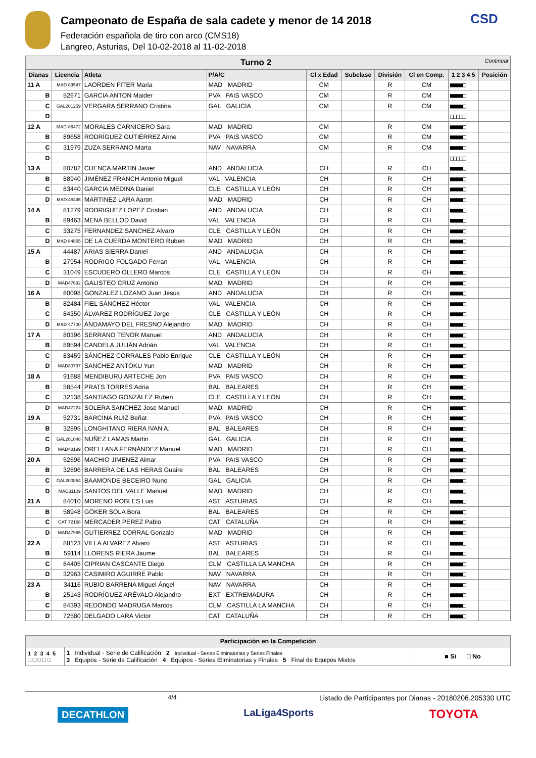Campeonato de España de sala cadete y menor de 14 2018
Federación española de tiro con arco (CMS18)
Langreo, Asturias, Del 10-02-2018 al 11-02-2018
CSD
| Turno 2 Continuar | | | | | | | | | |
| --- | --- | --- | --- | --- | --- | --- | --- | --- | --- |
| Dianas | Licencia | Atleta | P/A/C | Cl x Edad | Subclase | División | Cl en Comp. | 1 2 3 4 5 | Posición |
| 11 A | MAD 89547 | LAORDEN FITER Maria | MAD MADRID | CM | | R | CM | ■■■■□ | |
| B | 52671 | GARCIA ANTON Maider | PVA PAIS VASCO | CM | | R | CM | ■■■■□ | |
| C | GAL201259 | VERGARA SERRANO Cristina | GAL GALICIA | CM | | R | CM | ■■■■□ | |
| D | | | | | | | | □□□□□ | |
| 12 A | MAD-86472 | MORALES CARNICERO Sara | MAD MADRID | CM | | R | CM | ■■■■□ | |
| B | 89658 | RODRÍGUEZ GUTIÉRREZ Anne | PVA PAIS VASCO | CM | | R | CM | ■■■■□ | |
| C | 31979 | ZUZA SERRANO Marta | NAV NAVARRA | CM | | R | CM | ■■■■□ | |
| D | | | | | | | | □□□□□ | |
| 13 A | 80782 | CUENCA MARTIN Javier | AND ANDALUCIA | CH | | R | CH | ■■■■□ | |
| B | 88940 | JIMÉNEZ FRANCH Antonio Miguel | VAL VALENCIA | CH | | R | CH | ■■■■□ | |
| C | 83440 | GARCIA MEDINA Daniel | CLE CASTILLA Y LEÓN | CH | | R | CH | ■■■■□ | |
| D | MAD:48445 | MARTINEZ LARA Aaron | MAD MADRID | CH | | R | CH | ■■■■□ | |
| 14 A | 81279 | RODRIGUEZ LOPEZ Cristian | AND ANDALUCIA | CH | | R | CH | ■■■■□ | |
| B | 89463 | MENA BELLOD David | VAL VALENCIA | CH | | R | CH | ■■■■□ | |
| C | 33275 | FERNANDEZ SANCHEZ Alvaro | CLE CASTILLA Y LEÓN | CH | | R | CH | ■■■■□ | |
| D | MAD 84865 | DE LA CUERDA MONTERO Ruben | MAD MADRID | CH | | R | CH | ■■■■□ | |
| 15 A | 44487 | ARIAS SIERRA Daniel | AND ANDALUCIA | CH | | R | CH | ■■■■□ | |
| B | 27954 | RODRIGO FOLGADO Ferran | VAL VALENCIA | CH | | R | CH | ■■■■□ | |
| C | 31049 | ESCUDERO OLLERO Marcos | CLE CASTILLA Y LEÓN | CH | | R | CH | ■■■■□ | |
| D | MAD47692 | GALISTEO CRUZ Antonio | MAD MADRID | CH | | R | CH | ■■■■□ | |
| 16 A | 80098 | GONZALEZ LOZANO Juan Jesus | AND ANDALUCIA | CH | | R | CH | ■■■■□ | |
| B | 82484 | FIEL SÁNCHEZ Héctor | VAL VALENCIA | CH | | R | CH | ■■■■□ | |
| C | 84350 | ÁLVAREZ RODRÍGUEZ Jorge | CLE CASTILLA Y LEÓN | CH | | R | CH | ■■■■□ | |
| D | MAD 47700 | ANDAMAYO DEL FRESNO Alejandro | MAD MADRID | CH | | R | CH | ■■■■□ | |
| 17 A | 80396 | SERRANO TENOR Manuel | AND ANDALUCIA | CH | | R | CH | ■■■■□ | |
| B | 89594 | CANDELA JULIÁN Adrián | VAL VALENCIA | CH | | R | CH | ■■■■□ | |
| C | 83459 | SÁNCHEZ CORRALES Pablo Enrique | CLE CASTILLA Y LEÓN | CH | | R | CH | ■■■■□ | |
| D | MAD30797 | SANCHEZ ANTOKU Yun | MAD MADRID | CH | | R | CH | ■■■■□ | |
| 18 A | 91688 | MENDIBURU ARTECHE Jon | PVA PAIS VASCO | CH | | R | CH | ■■■■□ | |
| B | 58544 | PRATS TORRES Adria | BAL BALEARES | CH | | R | CH | ■■■■□ | |
| C | 32138 | SANTIAGO GONZÁLEZ Ruben | CLE CASTILLA Y LEÓN | CH | | R | CH | ■■■■□ | |
| D | MAD47224 | SOLERA SANCHEZ Jose Manuel | MAD MADRID | CH | | R | CH | ■■■■□ | |
| 19 A | 52731 | BARCINA RUIZ Beñat | PVA PAIS VASCO | CH | | R | CH | ■■■■□ | |
| B | 32895 | LONGHITANO RIERA IVAN A. | BAL BALEARES | CH | | R | CH | ■■■■□ | |
| C | GAL201048 | NUÑEZ LAMAS Martin | GAL GALICIA | CH | | R | CH | ■■■■□ | |
| D | MAD48199 | ORELLANA FERNÁNDEZ Manuel | MAD MADRID | CH | | R | CH | ■■■■□ | |
| 20 A | 52696 | MACHIO JIMENEZ Aimar | PVA PAIS VASCO | CH | | R | CH | ■■■■□ | |
| B | 32896 | BARRERA DE LAS HERAS Guaire | BAL BALEARES | CH | | R | CH | ■■■■□ | |
| C | GAL200864 | BAAMONDE BECEIRO Nuno | GAL GALICIA | CH | | R | CH | ■■■■□ | |
| D | MAD31109 | SANTOS DEL VALLE Manuel | MAD MADRID | CH | | R | CH | ■■■■□ | |
| 21 A | 84010 | MORENO ROBLES Luis | AST ASTURIAS | CH | | R | CH | ■■■■□ | |
| B | 58948 | GÖKER SOLA Bora | BAL BALEARES | CH | | R | CH | ■■■■□ | |
| C | CAT 72168 | MERCADER PEREZ Pablo | CAT CATALUÑA | CH | | R | CH | ■■■■□ | |
| D | MAD47965 | GUTIERREZ CORRAL Gonzalo | MAD MADRID | CH | | R | CH | ■■■■□ | |
| 22 A | 88123 | VILLA ALVAREZ Alvaro | AST ASTURIAS | CH | | R | CH | ■■■■□ | |
| B | 59114 | LLORENS RIERA Jaume | BAL BALEARES | CH | | R | CH | ■■■■□ | |
| C | 84405 | CIPRIAN CASCANTE Diego | CLM CASTILLA LA MANCHA | CH | | R | CH | ■■■■□ | |
| D | 32963 | CASIMIRO AGUIRRE Pablo | NAV NAVARRA | CH | | R | CH | ■■■■□ | |
| 23 A | 34116 | RUBIO BARRENA Miguel Ángel | NAV NAVARRA | CH | | R | CH | ■■■■□ | |
| B | 25143 | RODRÍGUEZ ARÉVALO Alejandro | EXT EXTREMADURA | CH | | R | CH | ■■■■□ | |
| C | 84393 | REDONDO MADRUGA Marcos | CLM CASTILLA LA MANCHA | CH | | R | CH | ■■■■□ | |
| D | 72580 | DELGADO LARA Victor | CAT CATALUÑA | CH | | R | CH | ■■■■□ | |
| Participación en la Competición | | |
| 1 2 3 4 5 □ □ □ □ □ | 1 Individual - Serie de Calificación 2 Individual - Series Eliminatorias y Series Finales 3 Equipos - Serie de Calificación 4 Equipos - Series Eliminatorias y Finales 5 Final de Equipos Mixtos | ■ Si □ No |
4/4 Listado de Participantes por Dianas - 20180206.205330 UTC
DECATHLON LaLiga4Sports TOYOTA